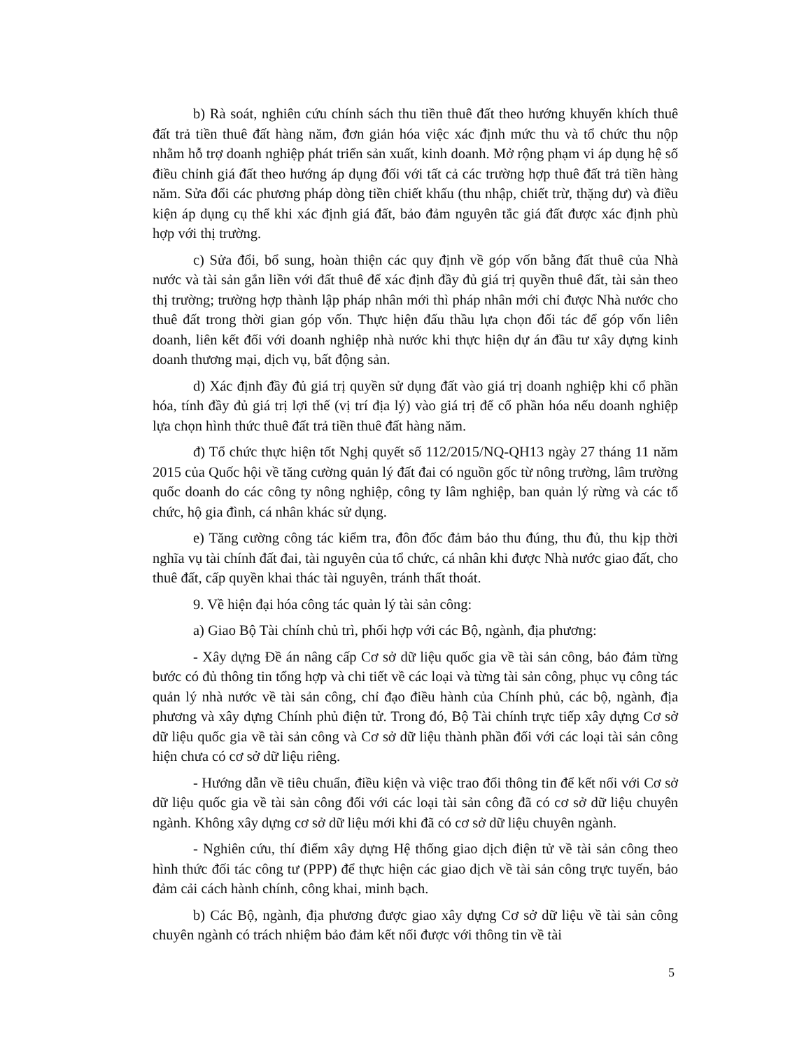b) Rà soát, nghiên cứu chính sách thu tiền thuê đất theo hướng khuyến khích thuê đất trả tiền thuê đất hàng năm, đơn giản hóa việc xác định mức thu và tổ chức thu nộp nhằm hỗ trợ doanh nghiệp phát triển sản xuất, kinh doanh. Mở rộng phạm vi áp dụng hệ số điều chỉnh giá đất theo hướng áp dụng đối với tất cả các trường hợp thuê đất trả tiền hàng năm. Sửa đổi các phương pháp dòng tiền chiết khấu (thu nhập, chiết trừ, thặng dư) và điều kiện áp dụng cụ thể khi xác định giá đất, bảo đảm nguyên tắc giá đất được xác định phù hợp với thị trường.
c) Sửa đổi, bổ sung, hoàn thiện các quy định về góp vốn bằng đất thuê của Nhà nước và tài sản gắn liền với đất thuê để xác định đầy đủ giá trị quyền thuê đất, tài sản theo thị trường; trường hợp thành lập pháp nhân mới thì pháp nhân mới chỉ được Nhà nước cho thuê đất trong thời gian góp vốn. Thực hiện đấu thầu lựa chọn đối tác để góp vốn liên doanh, liên kết đối với doanh nghiệp nhà nước khi thực hiện dự án đầu tư xây dựng kinh doanh thương mại, dịch vụ, bất động sản.
d) Xác định đầy đủ giá trị quyền sử dụng đất vào giá trị doanh nghiệp khi cổ phần hóa, tính đầy đủ giá trị lợi thế (vị trí địa lý) vào giá trị để cổ phần hóa nếu doanh nghiệp lựa chọn hình thức thuê đất trả tiền thuê đất hàng năm.
đ) Tổ chức thực hiện tốt Nghị quyết số 112/2015/NQ-QH13 ngày 27 tháng 11 năm 2015 của Quốc hội về tăng cường quản lý đất đai có nguồn gốc từ nông trường, lâm trường quốc doanh do các công ty nông nghiệp, công ty lâm nghiệp, ban quản lý rừng và các tổ chức, hộ gia đình, cá nhân khác sử dụng.
e) Tăng cường công tác kiểm tra, đôn đốc đảm bảo thu đúng, thu đủ, thu kịp thời nghĩa vụ tài chính đất đai, tài nguyên của tổ chức, cá nhân khi được Nhà nước giao đất, cho thuê đất, cấp quyền khai thác tài nguyên, tránh thất thoát.
9. Về hiện đại hóa công tác quản lý tài sản công:
a) Giao Bộ Tài chính chủ trì, phối hợp với các Bộ, ngành, địa phương:
- Xây dựng Đề án nâng cấp Cơ sở dữ liệu quốc gia về tài sản công, bảo đảm từng bước có đủ thông tin tổng hợp và chi tiết về các loại và từng tài sản công, phục vụ công tác quản lý nhà nước về tài sản công, chỉ đạo điều hành của Chính phủ, các bộ, ngành, địa phương và xây dựng Chính phủ điện tử. Trong đó, Bộ Tài chính trực tiếp xây dựng Cơ sở dữ liệu quốc gia về tài sản công và Cơ sở dữ liệu thành phần đối với các loại tài sản công hiện chưa có cơ sở dữ liệu riêng.
- Hướng dẫn về tiêu chuẩn, điều kiện và việc trao đổi thông tin để kết nối với Cơ sở dữ liệu quốc gia về tài sản công đối với các loại tài sản công đã có cơ sở dữ liệu chuyên ngành. Không xây dựng cơ sở dữ liệu mới khi đã có cơ sở dữ liệu chuyên ngành.
- Nghiên cứu, thí điểm xây dựng Hệ thống giao dịch điện tử về tài sản công theo hình thức đối tác công tư (PPP) để thực hiện các giao dịch về tài sản công trực tuyến, bảo đảm cải cách hành chính, công khai, minh bạch.
b) Các Bộ, ngành, địa phương được giao xây dựng Cơ sở dữ liệu về tài sản công chuyên ngành có trách nhiệm bảo đảm kết nối được với thông tin về tài
5